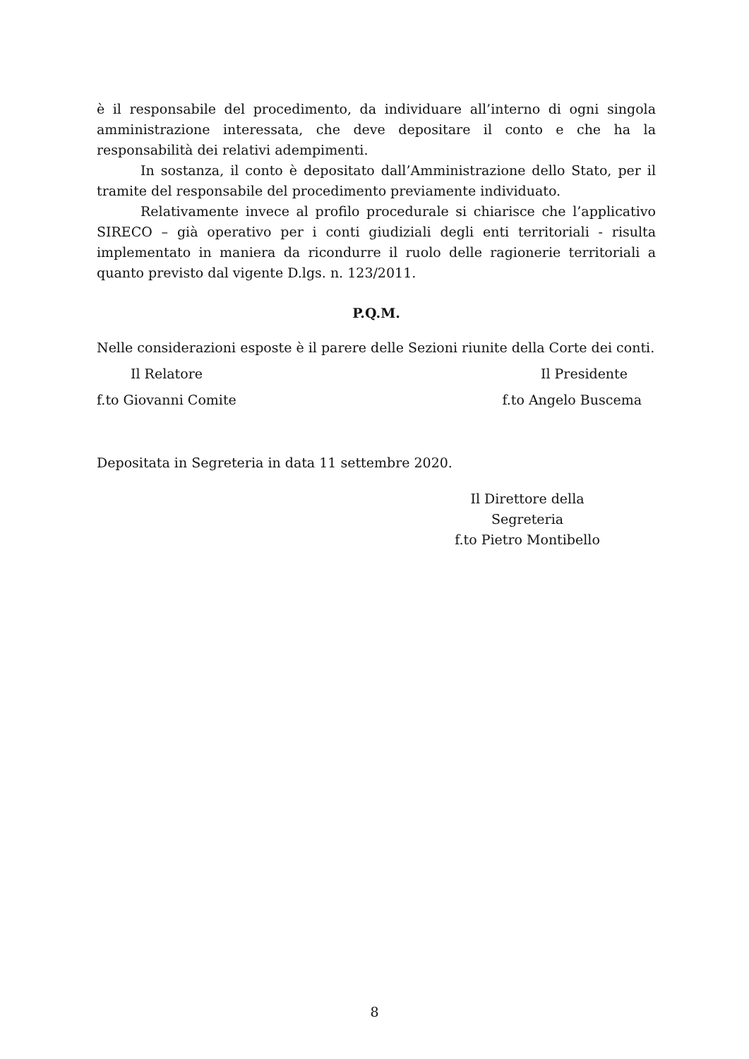è il responsabile del procedimento, da individuare all’interno di ogni singola amministrazione interessata, che deve depositare il conto e che ha la responsabilità dei relativi adempimenti.
In sostanza, il conto è depositato dall’Amministrazione dello Stato, per il tramite del responsabile del procedimento previamente individuato.
Relativamente invece al profilo procedurale si chiarisce che l’applicativo SIRECO – già operativo per i conti giudiziali degli enti territoriali - risulta implementato in maniera da ricondurre il ruolo delle ragionerie territoriali a quanto previsto dal vigente D.lgs. n. 123/2011.
P.Q.M.
Nelle considerazioni esposte è il parere delle Sezioni riunite della Corte dei conti.
Il Relatore Il Presidente
f.to Giovanni Comite f.to Angelo Buscema
Depositata in Segreteria in data 11 settembre 2020.
Il Direttore della Segreteria
f.to Pietro Montibello
8